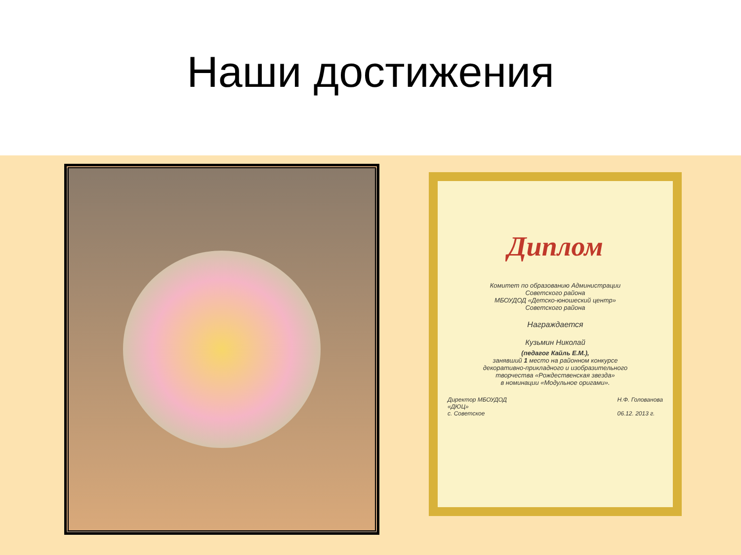Наши достижения
Диплом
Комитет по образованию Администрации
Советского района
МБОУДОД «Детско-юношеский центр»
Советского района
Награждается
Кузьмин Николай
(педагог Кайль Е.М.),
занявший 1 место на районном конкурсе
декоративно-прикладного и изобразительного
творчества «Рождественская звезда»
в номинации «Модульное оригами».
Директор МБОУДОД
«ДЮЦ»
с. Советское Н.Ф. Голованова
06.12. 2013 г.